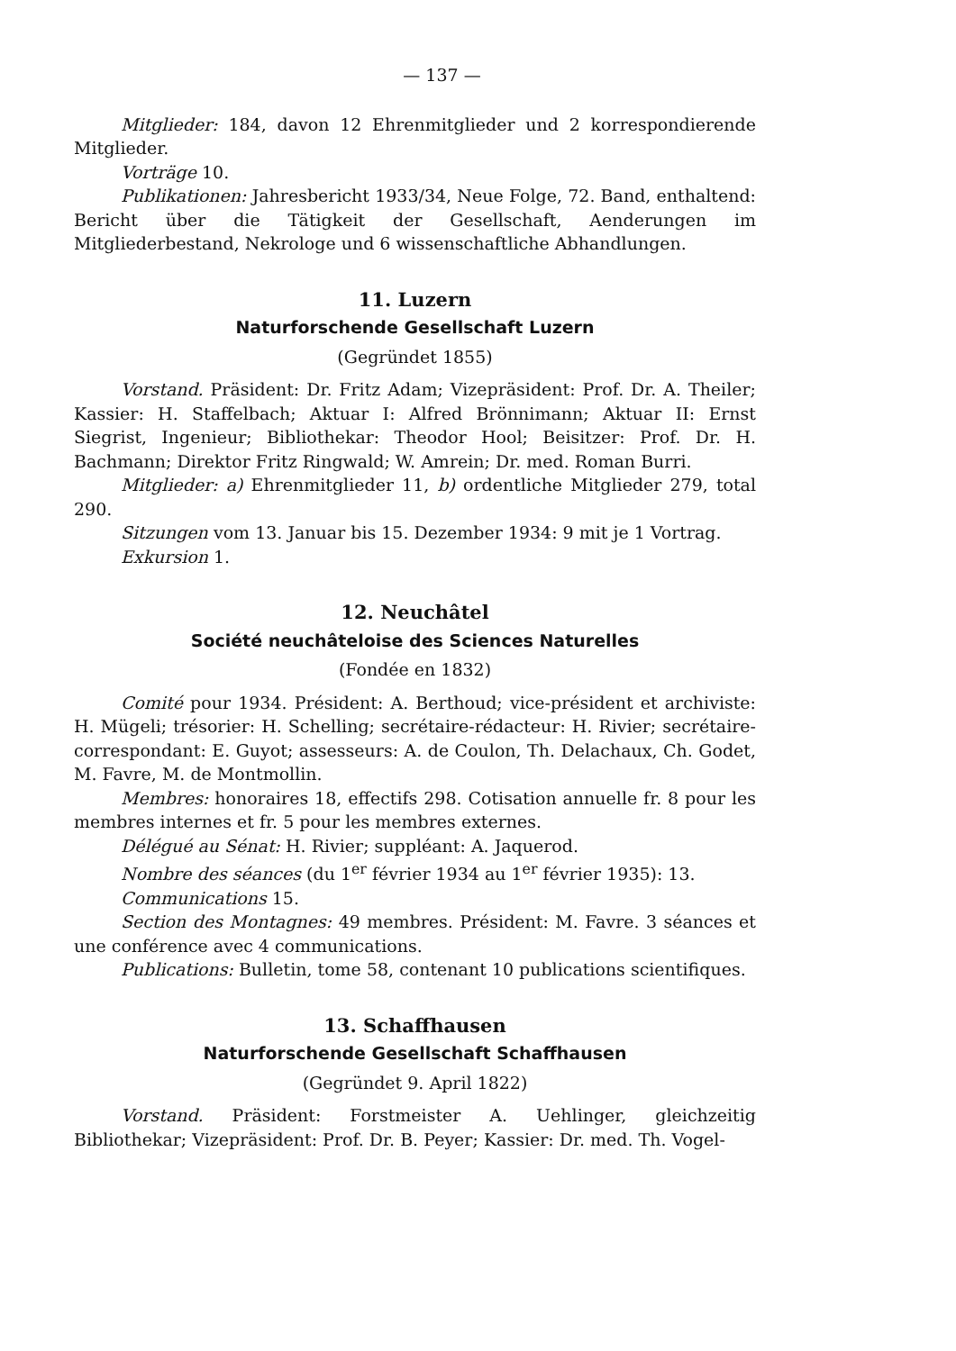— 137 —
Mitglieder: 184, davon 12 Ehrenmitglieder und 2 korrespondierende Mitglieder.
Vorträge 10.
Publikationen: Jahresbericht 1933/34, Neue Folge, 72. Band, enthaltend: Bericht über die Tätigkeit der Gesellschaft, Aenderungen im Mitgliederbestand, Nekrologe und 6 wissenschaftliche Abhandlungen.
11. Luzern
Naturforschende Gesellschaft Luzern
(Gegründet 1855)
Vorstand. Präsident: Dr. Fritz Adam; Vizepräsident: Prof. Dr. A. Theiler; Kassier: H. Staffelbach; Aktuar I: Alfred Brönnimann; Aktuar II: Ernst Siegrist, Ingenieur; Bibliothekar: Theodor Hool; Beisitzer: Prof. Dr. H. Bachmann; Direktor Fritz Ringwald; W. Amrein; Dr. med. Roman Burri.
Mitglieder: a) Ehrenmitglieder 11, b) ordentliche Mitglieder 279, total 290.
Sitzungen vom 13. Januar bis 15. Dezember 1934: 9 mit je 1 Vortrag.
Exkursion 1.
12. Neuchâtel
Société neuchâteloise des Sciences Naturelles
(Fondée en 1832)
Comité pour 1934. Président: A. Berthoud; vice-président et archiviste: H. Mügeli; trésorier: H. Schelling; secrétaire-rédacteur: H. Rivier; secrétaire-correspondant: E. Guyot; assesseurs: A. de Coulon, Th. Delachaux, Ch. Godet, M. Favre, M. de Montmollin.
Membres: honoraires 18, effectifs 298. Cotisation annuelle fr. 8 pour les membres internes et fr. 5 pour les membres externes.
Délégué au Sénat: H. Rivier; suppléant: A. Jaquerod.
Nombre des séances (du 1<sup>er</sup> février 1934 au 1<sup>er</sup> février 1935): 13.
Communications 15.
Section des Montagnes: 49 membres. Président: M. Favre. 3 séances et une conférence avec 4 communications.
Publications: Bulletin, tome 58, contenant 10 publications scientifiques.
13. Schaffhausen
Naturforschende Gesellschaft Schaffhausen
(Gegründet 9. April 1822)
Vorstand. Präsident: Forstmeister A. Uehlinger, gleichzeitig Bibliothekar; Vizepräsident: Prof. Dr. B. Peyer; Kassier: Dr. med. Th. Vogel-